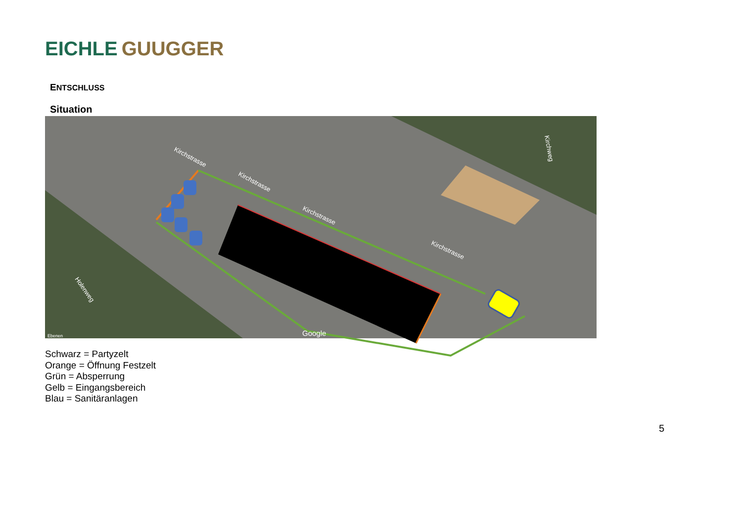EICHLE GUUGGER
ENTSCHLUSS
Situation
Kirchstrasse
Kirchstrasse
Kirchstrasse
Kirchstrasse
Holenweg
Kirchweg
Google
Ebenen
Schwarz = Partyzelt
Orange = Öffnung Festzelt
Grün = Absperrung
Gelb = Eingangsbereich
Blau = Sanitäranlagen
5